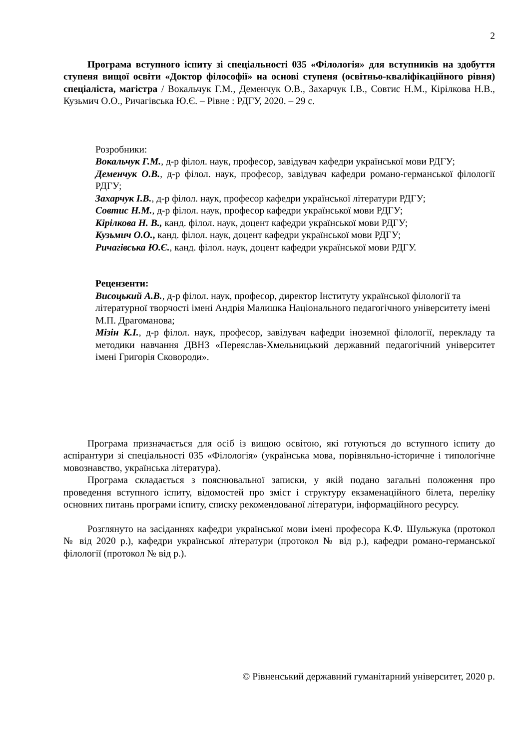2
Програма вступного іспиту зі спеціальності 035 «Філологія» для вступників на здобуття ступеня вищої освіти «Доктор філософії» на основі ступеня (освітньо-кваліфікаційного рівня) спеціаліста, магістра / Вокальчук Г.М., Деменчук О.В., Захарчук І.В., Совтис Н.М., Кірілкова Н.В., Кузьмич О.О., Ричагівська Ю.Є. – Рівне : РДГУ, 2020. – 29 с.
Розробники:
Вокальчук Г.М., д-р філол. наук, професор, завідувач кафедри української мови РДГУ;
Деменчук О.В., д-р філол. наук, професор, завідувач кафедри романо-германської філології РДГУ;
Захарчук І.В., д-р філол. наук, професор кафедри української літератури РДГУ;
Совтис Н.М., д-р філол. наук, професор кафедри української мови РДГУ;
Кірілкова Н. В., канд. філол. наук, доцент кафедри української мови РДГУ;
Кузьмич О.О., канд. філол. наук, доцент кафедри української мови РДГУ;
Ричагівська Ю.Є., канд. філол. наук, доцент кафедри української мови РДГУ.
Рецензенти:
Висоцький А.В., д-р філол. наук, професор, директор Інституту української філології та літературної творчості імені Андрія Малишка Національного педагогічного університету імені М.П. Драгоманова;
Мізін К.І., д-р філол. наук, професор, завідувач кафедри іноземної філології, перекладу та методики навчання ДВНЗ «Переяслав-Хмельницький державний педагогічний університет імені Григорія Сковороди».
Програма призначається для осіб із вищою освітою, які готуються до вступного іспиту до аспірантури зі спеціальності 035 «Філологія» (українська мова, порівняльно-історичне і типологічне мовознавство, українська література).
Програма складається з пояснювальної записки, у якій подано загальні положення про проведення вступного іспиту, відомостей про зміст і структуру екзаменаційного білета, переліку основних питань програми іспиту, списку рекомендованої літератури, інформаційного ресурсу.
Розглянуто на засіданнях кафедри української мови імені професора К.Ф. Шульжука (протокол № від 2020 р.), кафедри української літератури (протокол № від р.), кафедри романо-германської філології (протокол № від р.).
© Рівненський державний гуманітарний університет, 2020 р.